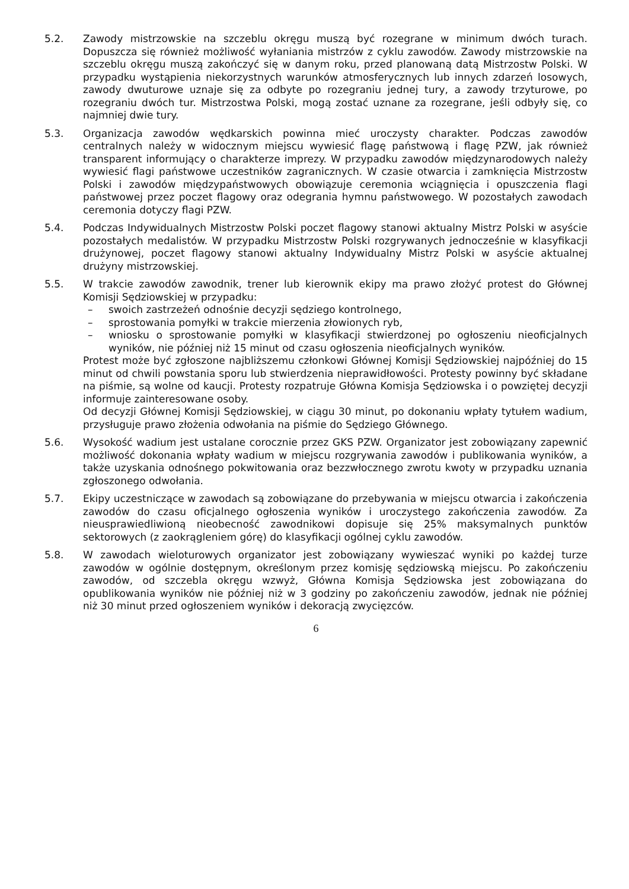5.2. Zawody mistrzowskie na szczeblu okręgu muszą być rozegrane w minimum dwóch turach. Dopuszcza się również możliwość wyłaniania mistrzów z cyklu zawodów. Zawody mistrzowskie na szczeblu okręgu muszą zakończyć się w danym roku, przed planowaną datą Mistrzostw Polski. W przypadku wystąpienia niekorzystnych warunków atmosferycznych lub innych zdarzeń losowych, zawody dwuturowe uznaje się za odbyte po rozegraniu jednej tury, a zawody trzyturowe, po rozegraniu dwóch tur. Mistrzostwa Polski, mogą zostać uznane za rozegrane, jeśli odbyły się, co najmniej dwie tury.
5.3. Organizacja zawodów wędkarskich powinna mieć uroczysty charakter. Podczas zawodów centralnych należy w widocznym miejscu wywiesić flagę państwową i flagę PZW, jak również transparent informujący o charakterze imprezy. W przypadku zawodów międzynarodowych należy wywiesić flagi państwowe uczestników zagranicznych. W czasie otwarcia i zamknięcia Mistrzostw Polski i zawodów międzypaństwowych obowiązuje ceremonia wciągnięcia i opuszczenia flagi państwowej przez poczet flagowy oraz odegrania hymnu państwowego. W pozostałych zawodach ceremonia dotyczy flagi PZW.
5.4. Podczas Indywidualnych Mistrzostw Polski poczet flagowy stanowi aktualny Mistrz Polski w asyście pozostałych medalistów. W przypadku Mistrzostw Polski rozgrywanych jednocześnie w klasyfikacji drużynowej, poczet flagowy stanowi aktualny Indywidualny Mistrz Polski w asyście aktualnej drużyny mistrzowskiej.
5.5. W trakcie zawodów zawodnik, trener lub kierownik ekipy ma prawo złożyć protest do Głównej Komisji Sędziowskiej w przypadku:
– swoich zastrzeżeń odnośnie decyzji sędziego kontrolnego,
– sprostowania pomyłki w trakcie mierzenia złowionych ryb,
– wniosku o sprostowanie pomyłki w klasyfikacji stwierdzonej po ogłoszeniu nieoficjalnych wyników, nie później niż 15 minut od czasu ogłoszenia nieoficjalnych wyników.
Protest może być zgłoszone najbliższemu członkowi Głównej Komisji Sędziowskiej najpóźniej do 15 minut od chwili powstania sporu lub stwierdzenia nieprawidłowości. Protesty powinny być składane na piśmie, są wolne od kaucji. Protesty rozpatruje Główna Komisja Sędziowska i o powziętej decyzji informuje zainteresowane osoby.
Od decyzji Głównej Komisji Sędziowskiej, w ciągu 30 minut, po dokonaniu wpłaty tytułem wadium, przysługuje prawo złożenia odwołania na piśmie do Sędziego Głównego.
5.6. Wysokość wadium jest ustalane corocznie przez GKS PZW. Organizator jest zobowiązany zapewnić możliwość dokonania wpłaty wadium w miejscu rozgrywania zawodów i publikowania wyników, a także uzyskania odnośnego pokwitowania oraz bezzwłocznego zwrotu kwoty w przypadku uznania zgłoszonego odwołania.
5.7. Ekipy uczestniczące w zawodach są zobowiązane do przebywania w miejscu otwarcia i zakończenia zawodów do czasu oficjalnego ogłoszenia wyników i uroczystego zakończenia zawodów. Za nieusprawiedliwioną nieobecność zawodnikowi dopisuje się 25% maksymalnych punktów sektorowych (z zaokrągleniem górę) do klasyfikacji ogólnej cyklu zawodów.
5.8. W zawodach wieloturowych organizator jest zobowiązany wywieszać wyniki po każdej turze zawodów w ogólnie dostępnym, określonym przez komisję sędziowską miejscu. Po zakończeniu zawodów, od szczebla okręgu wzwyż, Główna Komisja Sędziowska jest zobowiązana do opublikowania wyników nie później niż w 3 godziny po zakończeniu zawodów, jednak nie później niż 30 minut przed ogłoszeniem wyników i dekoracją zwycięzców.
6